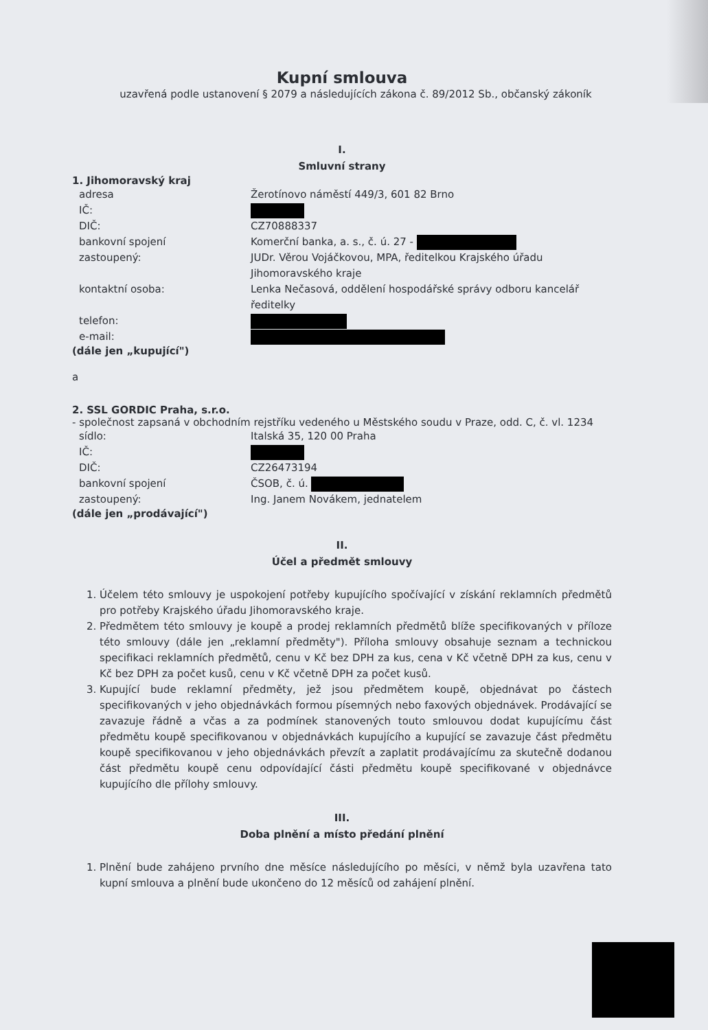Kupní smlouva
uzavřená podle ustanovení § 2079 a následujících zákona č. 89/2012 Sb., občanský zákoník
I.
Smluvní strany
1. Jihomoravský kraj
adresa Žerotínovo náměstí 449/3, 601 82 Brno
IČ:
DIČ: CZ70888337
bankovní spojení Komerční banka, a. s., č. ú. 27 -
zastoupený: JUDr. Věrou Vojáčkovou, MPA, ředitelkou Krajského úřadu Jihomoravského kraje
kontaktní osoba: Lenka Nečasová, oddělení hospodářské správy odboru kancelář ředitelky
telefon:
e-mail:
(dále jen „kupující")
a
2. SSL GORDIC Praha, s.r.o.
- společnost zapsaná v obchodním rejstříku vedeného u Městského soudu v Praze, odd. C, č. vl. 1234
sídlo: Italská 35, 120 00 Praha
IČ:
DIČ: CZ26473194
bankovní spojení ČSOB, č. ú.
zastoupený: Ing. Janem Novákem, jednatelem
(dále jen „prodávající")
II.
Účel a předmět smlouvy
1. Účelem této smlouvy je uspokojení potřeby kupujícího spočívající v získání reklamních předmětů pro potřeby Krajského úřadu Jihomoravského kraje.
2. Předmětem této smlouvy je koupě a prodej reklamních předmětů blíže specifikovaných v příloze této smlouvy (dále jen „reklamní předměty"). Příloha smlouvy obsahuje seznam a technickou specifikaci reklamních předmětů, cenu v Kč bez DPH za kus, cena v Kč včetně DPH za kus, cenu v Kč bez DPH za počet kusů, cenu v Kč včetně DPH za počet kusů.
3. Kupující bude reklamní předměty, jež jsou předmětem koupě, objednávat po částech specifikovaných v jeho objednávkách formou písemných nebo faxových objednávek. Prodávající se zavazuje řádně a včas a za podmínek stanovených touto smlouvou dodat kupujícímu část předmětu koupě specifikovanou v objednávkách kupujícího a kupující se zavazuje část předmětu koupě specifikovanou v jeho objednávkách převzít a zaplatit prodávajícímu za skutečně dodanou část předmětu koupě cenu odpovídající části předmětu koupě specifikované v objednávce kupujícího dle přílohy smlouvy.
III.
Doba plnění a místo předání plnění
1. Plnění bude zahájeno prvního dne měsíce následujícího po měsíci, v němž byla uzavřena tato kupní smlouva a plnění bude ukončeno do 12 měsíců od zahájení plnění.